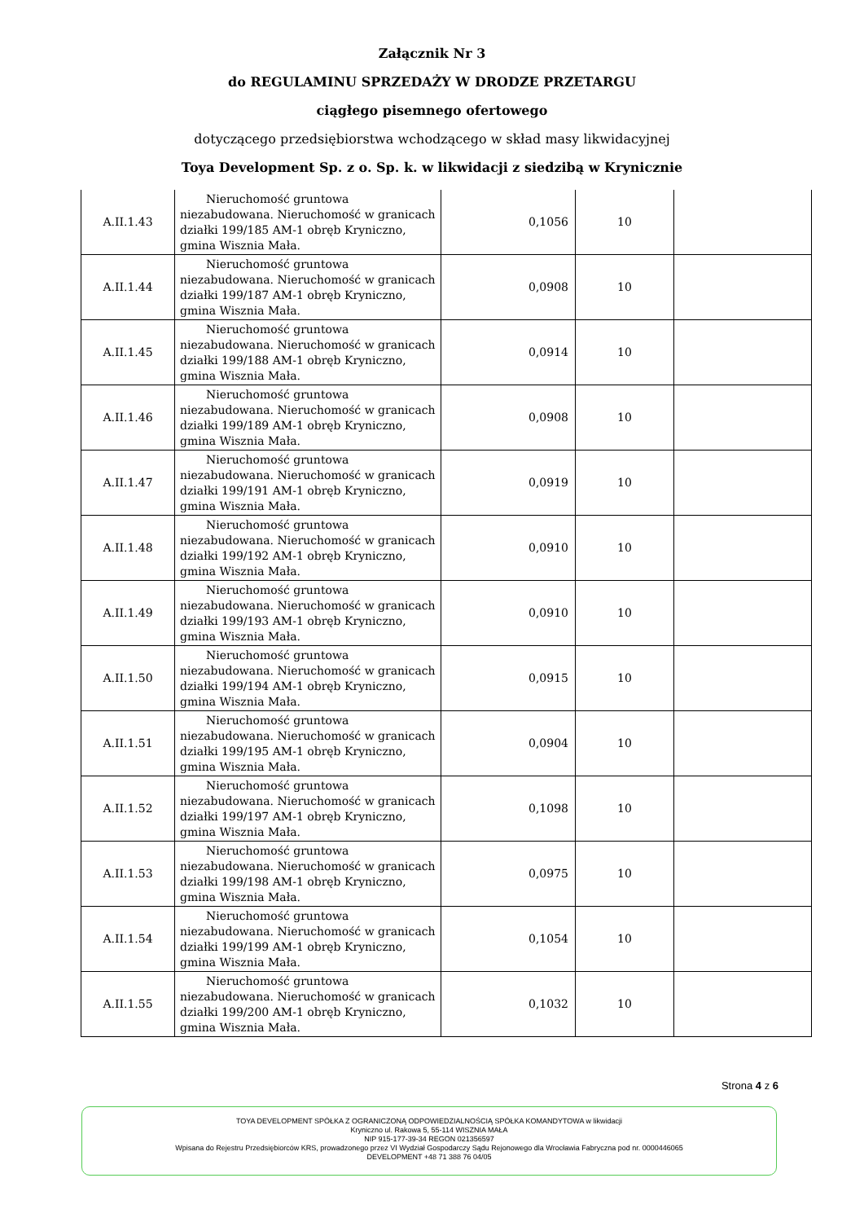Załącznik Nr 3
do REGULAMINU SPRZEDAŻY W DRODZE PRZETARGU
ciągłego pisemnego ofertowego
dotyczącego przedsiębiorstwa wchodzącego w skład masy likwidacyjnej
Toya Development Sp. z o. Sp. k. w likwidacji z siedzibą w Krynicznie
| A.II.1.43 | Nieruchomość gruntowa niezabudowana. Nieruchomość w granicach działki 199/185 AM-1 obręb Kryniczno, gmina Wisznia Mała. | 0,1056 | 10 | |
| A.II.1.44 | Nieruchomość gruntowa niezabudowana. Nieruchomość w granicach działki 199/187 AM-1 obręb Kryniczno, gmina Wisznia Mała. | 0,0908 | 10 | |
| A.II.1.45 | Nieruchomość gruntowa niezabudowana. Nieruchomość w granicach działki 199/188 AM-1 obręb Kryniczno, gmina Wisznia Mała. | 0,0914 | 10 | |
| A.II.1.46 | Nieruchomość gruntowa niezabudowana. Nieruchomość w granicach działki 199/189 AM-1 obręb Kryniczno, gmina Wisznia Mała. | 0,0908 | 10 | |
| A.II.1.47 | Nieruchomość gruntowa niezabudowana. Nieruchomość w granicach działki 199/191 AM-1 obręb Kryniczno, gmina Wisznia Mała. | 0,0919 | 10 | |
| A.II.1.48 | Nieruchomość gruntowa niezabudowana. Nieruchomość w granicach działki 199/192 AM-1 obręb Kryniczno, gmina Wisznia Mała. | 0,0910 | 10 | |
| A.II.1.49 | Nieruchomość gruntowa niezabudowana. Nieruchomość w granicach działki 199/193 AM-1 obręb Kryniczno, gmina Wisznia Mała. | 0,0910 | 10 | |
| A.II.1.50 | Nieruchomość gruntowa niezabudowana. Nieruchomość w granicach działki 199/194 AM-1 obręb Kryniczno, gmina Wisznia Mała. | 0,0915 | 10 | |
| A.II.1.51 | Nieruchomość gruntowa niezabudowana. Nieruchomość w granicach działki 199/195 AM-1 obręb Kryniczno, gmina Wisznia Mała. | 0,0904 | 10 | |
| A.II.1.52 | Nieruchomość gruntowa niezabudowana. Nieruchomość w granicach działki 199/197 AM-1 obręb Kryniczno, gmina Wisznia Mała. | 0,1098 | 10 | |
| A.II.1.53 | Nieruchomość gruntowa niezabudowana. Nieruchomość w granicach działki 199/198 AM-1 obręb Kryniczno, gmina Wisznia Mała. | 0,0975 | 10 | |
| A.II.1.54 | Nieruchomość gruntowa niezabudowana. Nieruchomość w granicach działki 199/199 AM-1 obręb Kryniczno, gmina Wisznia Mała. | 0,1054 | 10 | |
| A.II.1.55 | Nieruchomość gruntowa niezabudowana. Nieruchomość w granicach działki 199/200 AM-1 obręb Kryniczno, gmina Wisznia Mała. | 0,1032 | 10 | |
Strona 4 z 6
TOYA DEVELOPMENT SPÓŁKA Z OGRANICZONĄ ODPOWIEDZIALNOŚCIĄ SPÓŁKA KOMANDYTOWA w likwidacji
Kryniczno ul. Rakowa 5, 55-114 WISZNIA MAŁA
NIP 915-177-39-34 REGON 021356597
Wpisana do Rejestru Przedsiębiorców KRS, prowadzonego przez VI Wydział Gospodarczy Sądu Rejonowego dla Wrocławia Fabryczna pod nr. 0000446065
DEVELOPMENT +48 71 388 76 04/05